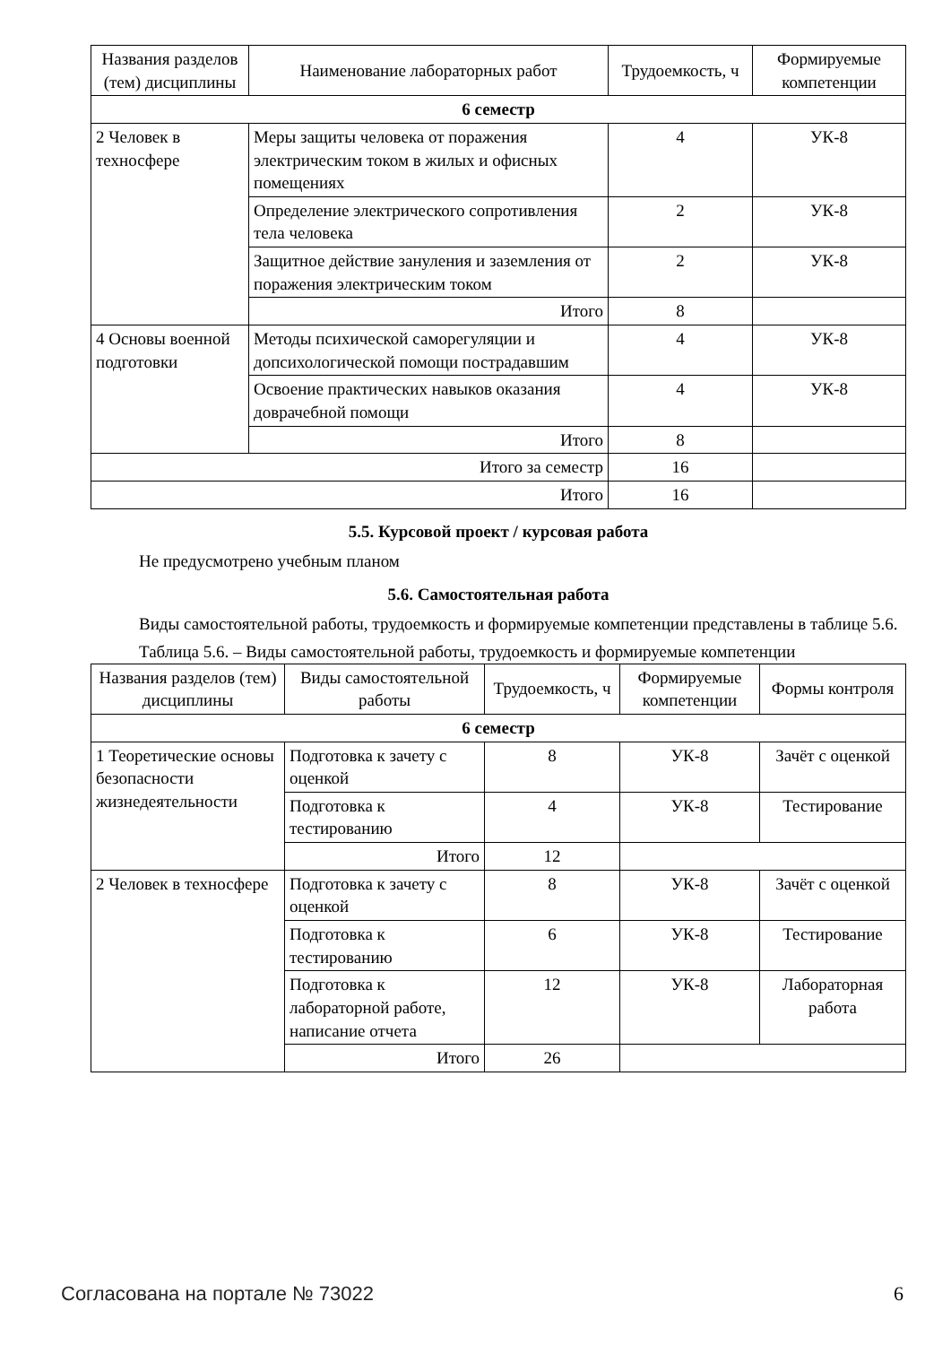| Названия разделов (тем) дисциплины | Наименование лабораторных работ | Трудоемкость, ч | Формируемые компетенции |
| --- | --- | --- | --- |
| 6 семестр | | | |
| 2 Человек в техносфере | Меры защиты человека от поражения электрическим током в жилых и офисных помещениях | 4 | УК-8 |
| | Определение электрического сопротивления тела человека | 2 | УК-8 |
| | Защитное действие зануления и заземления от поражения электрическим током | 2 | УК-8 |
| | Итого | 8 | |
| 4 Основы военной подготовки | Методы психической саморегуляции и допсихологической помощи пострадавшим | 4 | УК-8 |
| | Освоение практических навыков оказания доврачебной помощи | 4 | УК-8 |
| | Итого | 8 | |
| Итого за семестр | | 16 | |
| Итого | | 16 | |
5.5. Курсовой проект / курсовая работа
Не предусмотрено учебным планом
5.6. Самостоятельная работа
Виды самостоятельной работы, трудоемкость и формируемые компетенции представлены в таблице 5.6.
Таблица 5.6. – Виды самостоятельной работы, трудоемкость и формируемые компетенции
| Названия разделов (тем) дисциплины | Виды самостоятельной работы | Трудоемкость, ч | Формируемые компетенции | Формы контроля |
| --- | --- | --- | --- | --- |
| 6 семестр | | | | |
| 1 Теоретические основы безопасности жизнедеятельности | Подготовка к зачету с оценкой | 8 | УК-8 | Зачёт с оценкой |
| | Подготовка к тестированию | 4 | УК-8 | Тестирование |
| | Итого | 12 | | |
| 2 Человек в техносфере | Подготовка к зачету с оценкой | 8 | УК-8 | Зачёт с оценкой |
| | Подготовка к тестированию | 6 | УК-8 | Тестирование |
| | Подготовка к лабораторной работе, написание отчета | 12 | УК-8 | Лабораторная работа |
| | Итого | 26 | | |
Согласована на портале № 73022 6